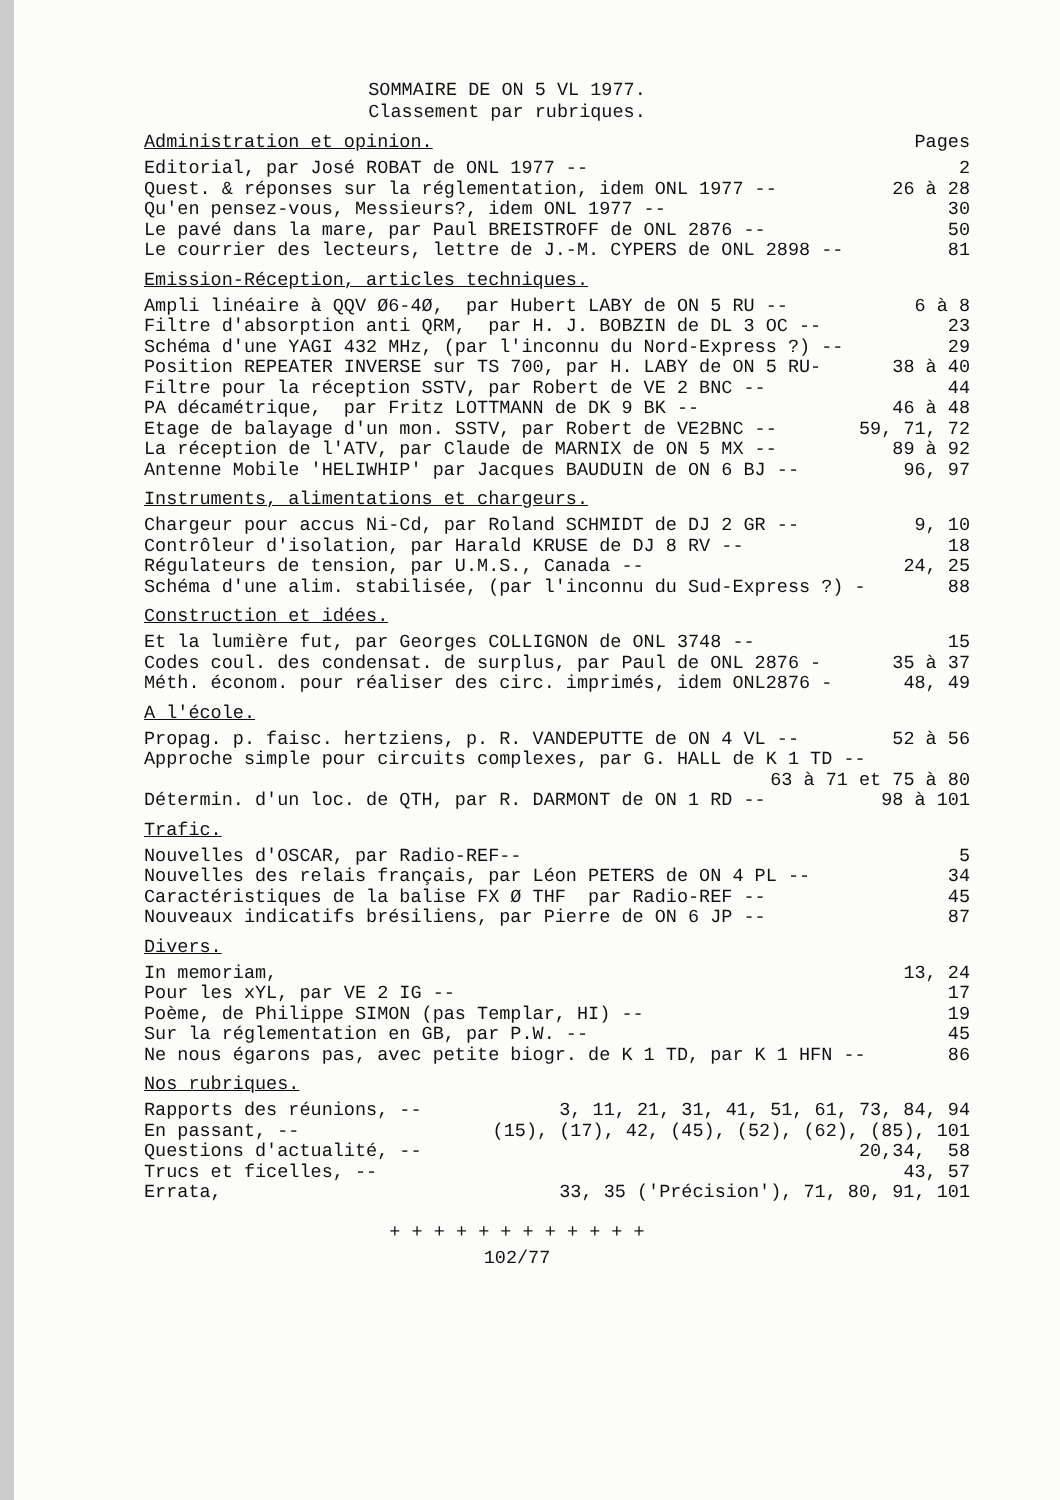SOMMAIRE DE ON 5 VL 1977.
Classement par rubriques.
Administration et opinion. Pages
Editorial, par José ROBAT de ONL 1977 -- 2
Quest. & réponses sur la réglementation, idem ONL 1977 -- 26 à 28
Qu'en pensez-vous, Messieurs?, idem ONL 1977 -- 30
Le pavé dans la mare, par Paul BREISTROFF de ONL 2876 -- 50
Le courrier des lecteurs, lettre de J.-M. CYPERS de ONL 2898 -- 81
Emission-Réception, articles techniques.
Ampli linéaire à QQV Ø6-4Ø, par Hubert LABY de ON 5 RU -- 6 à 8
Filtre d'absorption anti QRM, par H. J. BOBZIN de DL 3 OC -- 23
Schéma d'une YAGI 432 MHz, (par l'inconnu du Nord-Express ?) -- 29
Position REPEATER INVERSE sur TS 700, par H. LABY de ON 5 RU- 38 à 40
Filtre pour la réception SSTV, par Robert de VE 2 BNC -- 44
PA décamétrique, par Fritz LOTTMANN de DK 9 BK -- 46 à 48
Etage de balayage d'un mon. SSTV, par Robert de VE2BNC -- 59, 71, 72
La réception de l'ATV, par Claude de MARNIX de ON 5 MX -- 89 à 92
Antenne Mobile 'HELIWHIP' par Jacques BAUDUIN de ON 6 BJ -- 96, 97
Instruments, alimentations et chargeurs.
Chargeur pour accus Ni-Cd, par Roland SCHMIDT de DJ 2 GR -- 9, 10
Contrôleur d'isolation, par Harald KRUSE de DJ 8 RV -- 18
Régulateurs de tension, par U.M.S., Canada -- 24, 25
Schéma d'une alim. stabilisée, (par l'inconnu du Sud-Express ?) - 88
Construction et idées.
Et la lumière fut, par Georges COLLIGNON de ONL 3748 -- 15
Codes coul. des condensat. de surplus, par Paul de ONL 2876 - 35 à 37
Méth. économ. pour réaliser des circ. imprimés, idem ONL2876 - 48, 49
A l'école.
Propag. p. faisc. hertziens, p. R. VANDEPUTTE de ON 4 VL -- 52 à 56
Approche simple pour circuits complexes, par G. HALL de K 1 TD --
63 à 71 et 75 à 80
Détermin. d'un loc. de QTH, par R. DARMONT de ON 1 RD -- 98 à 101
Trafic.
Nouvelles d'OSCAR, par Radio-REF-- 5
Nouvelles des relais français, par Léon PETERS de ON 4 PL -- 34
Caractéristiques de la balise FX Ø THF par Radio-REF -- 45
Nouveaux indicatifs brésiliens, par Pierre de ON 6 JP -- 87
Divers.
In memoriam, 13, 24
Pour les xYL, par VE 2 IG -- 17
Poème, de Philippe SIMON (pas Templar, HI) -- 19
Sur la réglementation en GB, par P.W. -- 45
Ne nous égarons pas, avec petite biogr. de K 1 TD, par K 1 HFN -- 86
Nos rubriques.
Rapports des réunions, -- 3, 11, 21, 31, 41, 51, 61, 73, 84, 94
En passant, -- (15), (17), 42, (45), (52), (62), (85), 101
Questions d'actualité, -- 20,34, 58
Trucs et ficelles, -- 43, 57
Errata, 33, 35 ('Précision'), 71, 80, 91, 101
+ + + + + + + + + + + +
102/77